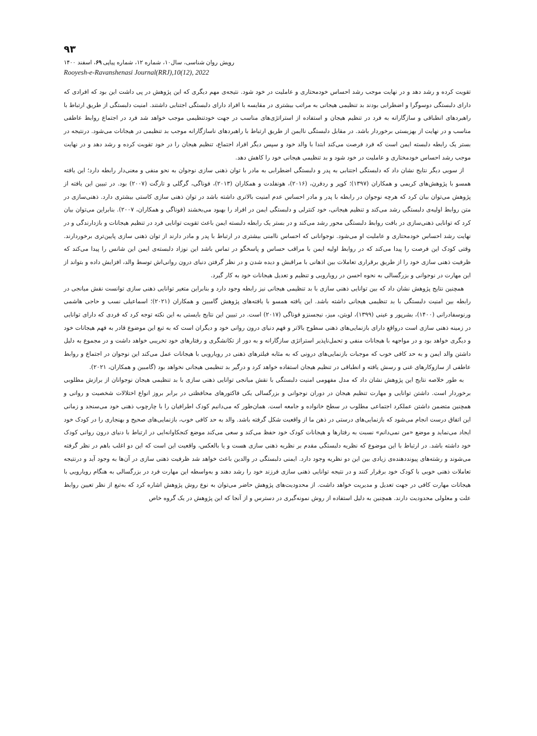۹۳
رویش روان شناسی، سال۱۰، شماره ۱۲، شماره پیاپی ۶۹، اسفند ۱۴۰۰
Rooyesh-e-Ravanshenasi Journal(RRJ),10(12), 2022
تقویت کرده و رشد دهد و در نهایت موجب رشد احساس خودمحتاری و عاملیت در خود شود. نتیجه‌ی مهم دیگری که این پژوهش در پی داشت این بود که افرادی که دارای دلبستگی دوسوگرا و اضطرابی بودند بد تنظیمی هیجانی به مراتب بیشتری در مقایسه با افراد دارای دلبستگی اجتنابی داشتند. امنیت دلبستگی از طریق ارتباط با راهبردهای انطباقی و سازگارانه به فرد در تنظیم هیجان و استفاده از استراتژی‌های مناسب در جهت خودتنظیمی موجب خواهد شد فرد در اجتماع روابط عاطفی مناسب و در نهایت از بهزیستی برخوردار باشد. در مقابل دلبستگی ناایمن از طریق ارتباط با راهبردهای ناسازگارانه موجب بد تنظیمی در هیجانات می‌شود. درنتیجه در بستر یک رابطه دلبسته ایمن است که فرد فرصت می‌کند ابتدا با والد خود و سپس دیگر افراد اجتماع، تنظیم هیجان را در خود تقویت کرده و رشد دهد و در نهایت موجب رشد احساس خودمختاری و عاملیت در خود شود و بد تنظیمی هیجانی خود را کاهش دهد.
از سویی دیگر نتایج نشان داد که دلبستگی اجتنابی به پدر و دلبستگی اضطرابی به مادر با توان ذهنی سازی نوجوان به نحو منفی و معنی‌دار رابطه دارد؛ این یافته همسو با پژوهش‌های کریمی و همکاران (۱۳۹۷)؛ کوپر و ردفرن، (۲۰۱۶)، هونفلدت و همکاران (۲۰۱۳)، فوناگی، گرگلی و تارگت (۲۰۰۷) بود. در تبیین این یافته از پژوهش می‌توان بیان کرد که هرچه نوجوان در رابطه با پدر و مادر احساس عدم امنیت بالاتری داشته باشد در توان ذهنی سازی کاستی بیشتری دارد. ذهنی‌سازی در متن روابط اولیه‌ی دلبستگی رشد می‌کند و تنظیم هیجانی، خود کنترلی و دلبستگی ایمن در افراد را بهبود می‌بخشند (فوناگی و همکاران، ۲۰۰۷). بنابراین می‌توان بیان کرد که توانایی ذهنی‌سازی در بافت روابط دلبستگی محور رشد می‌کند و در بستر یک رابطه دلبسته ایمن باعث تقویت توانایی فرد در تنظیم هیجانات و بازدارندگی و در نهایت رشد احساس خودمحتاری و عاملیت او می‌شود. نوجوانانی که احساس ناامنی بیشتری در ارتباط با پدر و مادر دارند از توان ذهنی سازی پایین‌تری برخوردارند. وقتی کودک این فرصت را پیدا می‌کند که در روابط اولیه ایمن با مراقب حساس و پاسخگو در تماس باشد این نوزاد دلبسته‌ی ایمن این شانس را پیدا می‌کند که ظرفیت ذهنی سازی خود را از طریق برقراری تعاملات بین اذهانی با مراقبش و دیده شدن و در نظر گرفتن دنیای درون روانی‌اش توسط والد، افزایش داده و بتواند از این مهارت در نوجوانی و بزرگسالی به نحوه احسن در رویارویی و تنظیم و تعدیل هیجانات خود به کار گیرد.
همچنین نتایج پژوهش نشان داد که بین توانایی ذهنی سازی با بد تنظیمی هیجانی نیز رابطه وجود دارد و بنابراین متغیر توانایی ذهنی سازی توانست نقش میانجی در رابطه بین امنیت دلبستگی با بد تنظیمی هیجانی داشته باشد. این یافته همسو با یافته‌های پژوهش گامبین و همکاران (۲۰۲۱)؛ اسماعیلی نسب و حاجی هاشمی ورنوسفادرانی (۱۴۰۰)، بشرپور و عینی (۱۳۹۹)، لویتن، میز، نیجسنزو فوناگی (۲۰۱۷) است. در تبیین این نتایج بایستی به این نکته توجه کرد که فردی که دارای توانایی در زمینه ذهنی سازی است درواقع دارای بازنمایی‌های ذهنی سطوح بالاتر و فهم دنیای درون روانی خود و دیگران است که به تبع این موضوع قادر به فهم هیجانات خود و دیگری خواهد بود و در مواجهه با هیجانات منفی و تحمل‌ناپذیر استراتژی سازگارانه و به دور از تکانشگری و رفتارهای خود تخریبی خواهد داشت و در مجموع به دلیل داشتن والد ایمن و به حد کافی خوب که موجبات بازنمایی‌های درونی که به مثابه فیلترهای ذهنی در رویارویی با هیجانات عمل می‌کند این نوجوان در اجتماع و روابط عاطفی از سازوکارهای غنی و رسش یافته و انطباقی در تنظیم هیجان استفاده خواهد کرد و درگیر بد تنظیمی هیجانی نخواهد بود (گامبین و همکاران، ۲۰۲۱).
به طور خلاصه نتایج این پژوهش نشان داد که مدل مفهومی امنیت دلبستگی با نقش میانجی توانایی ذهنی سازی با بد تنظیمی هیجان نوجوانان از برازش مطلوبی برخوردار است. داشتن توانایی و مهارت تنظیم هیجان در دوران نوجوانی و بزرگسالی یکی فاکتورهای محافظتی در برابر بروز انواع اختلالات شخصیت و روانی و همچنین متضمن داشتن عملکرد اجتماعی مطلوب در سطح خانواده و جامعه است. همان‌طور که می‌دانیم کودک اطرافیان را با چارچوب ذهنی خود می‌سنجد و زمانی این اتفاق درست انجام می‌شود که بازنمایی‌های درستی در ذهن ما از واقعیت شکل گرفته باشد. والد به حد کافی خوب، بازنمایی‌های صحیح و بهنجاری را در کودک خود ایجاد می‌نماید و موضع «من نمی‌دانم» نسبت به رفتارها و هیجانات کودک خود حفظ می‌کند و سعی می‌کند موضع کنجکاوانه‌ایی در ارتباط با دنیای درون روانی کودک خود داشته باشد. در ارتباط با این موضوع که نظریه دلبستگی مقدم بر نظریه ذهنی سازی هست و یا بالعکس، واقعیت این است که این دو اغلب باهم در نظر گرفته می‌شوند و رشته‌های پیونددهنده‌ی زیادی بین این دو نظریه وجود دارد. ایمنی دلبستگی در والدین باعث خواهد شد ظرفیت ذهنی سازی در آن‌ها به وجود آید و درنتیجه تعاملات ذهنی خوبی با کودک خود برقرار کنند و در نتیجه توانایی ذهنی سازی فرزند خود را رشد دهند و به‌واسطه این مهارت فرد در بزرگسالی به هنگام رویارویی با هیجانات مهارت کافی در جهت تعدیل و مدیریت خواهد داشت. از محدودیت‌های پژوهش حاضر می‌توان به نوع روش پژوهش اشاره کرد که به‌تبع از نظر تعیین روابط علت و معلولی محدودیت دارند. همچنین به دلیل استفاده از روش نمونه‌گیری در دسترس و از آنجا که این پژوهش در یک گروه خاص